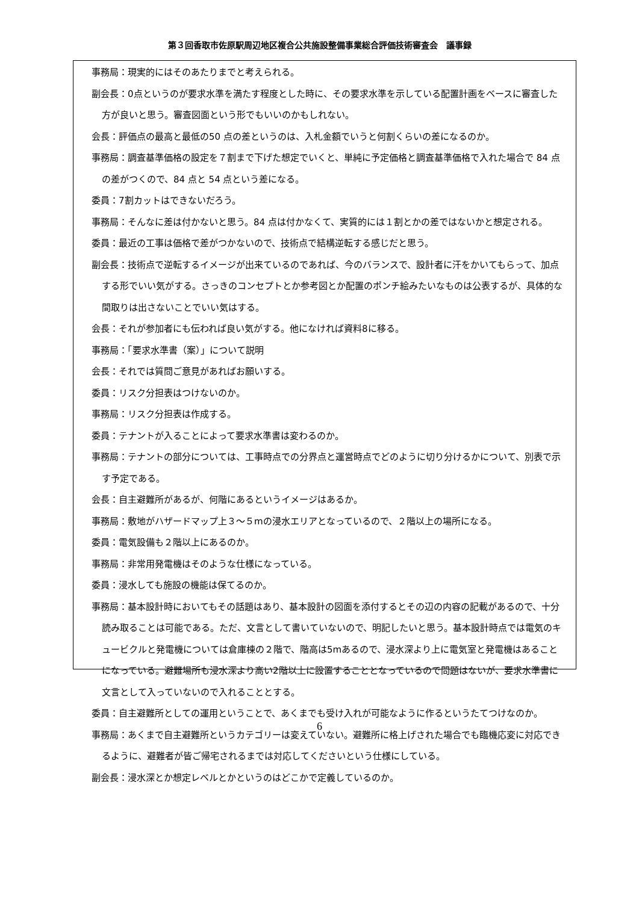第３回香取市佐原駅周辺地区複合公共施設整備事業総合評価技術審査会　議事録
事務局：現実的にはそのあたりまでと考えられる。
副会長：0点というのが要求水準を満たす程度とした時に、その要求水準を示している配置計画をベースに審査した方が良いと思う。審査図面という形でもいいのかもしれない。
会長：評価点の最高と最低の50 点の差というのは、入札金額でいうと何割くらいの差になるのか。
事務局：調査基準価格の設定を７割まで下げた想定でいくと、単純に予定価格と調査基準価格で入れた場合で 84 点の差がつくので、84 点と 54 点という差になる。
委員：7割カットはできないだろう。
事務局：そんなに差は付かないと思う。84 点は付かなくて、実質的には１割とかの差ではないかと想定される。
委員：最近の工事は価格で差がつかないので、技術点で結構逆転する感じだと思う。
副会長：技術点で逆転するイメージが出来ているのであれば、今のバランスで、設計者に汗をかいてもらって、加点する形でいい気がする。さっきのコンセプトとか参考図とか配置のポンチ絵みたいなものは公表するが、具体的な間取りは出さないことでいい気はする。
会長：それが参加者にも伝われば良い気がする。他になければ資料8に移る。
事務局：「要求水準書（案）」について説明
会長：それでは質問ご意見があればお願いする。
委員：リスク分担表はつけないのか。
事務局：リスク分担表は作成する。
委員：テナントが入ることによって要求水準書は変わるのか。
事務局：テナントの部分については、工事時点での分界点と運営時点でどのように切り分けるかについて、別表で示す予定である。
会長：自主避難所があるが、何階にあるというイメージはあるか。
事務局：敷地がハザードマップ上３～５mの浸水エリアとなっているので、２階以上の場所になる。
委員：電気設備も２階以上にあるのか。
事務局：非常用発電機はそのような仕様になっている。
委員：浸水しても施設の機能は保てるのか。
事務局：基本設計時においてもその話題はあり、基本設計の図面を添付するとその辺の内容の記載があるので、十分読み取ることは可能である。ただ、文言として書いていないので、明記したいと思う。基本設計時点では電気のキュービクルと発電機については倉庫棟の２階で、階高は5mあるので、浸水深より上に電気室と発電機はあることになっている。避難場所も浸水深より高い2階以上に設置することとなっているので問題はないが、要求水準書に文言として入っていないので入れることとする。
委員：自主避難所としての運用ということで、あくまでも受け入れが可能なように作るというたてつけなのか。
事務局：あくまで自主避難所というカテゴリーは変えていない。避難所に格上げされた場合でも臨機応変に対応できるように、避難者が皆ご帰宅されるまでは対応してくださいという仕様にしている。
副会長：浸水深とか想定レベルとかというのはどこかで定義しているのか。
6